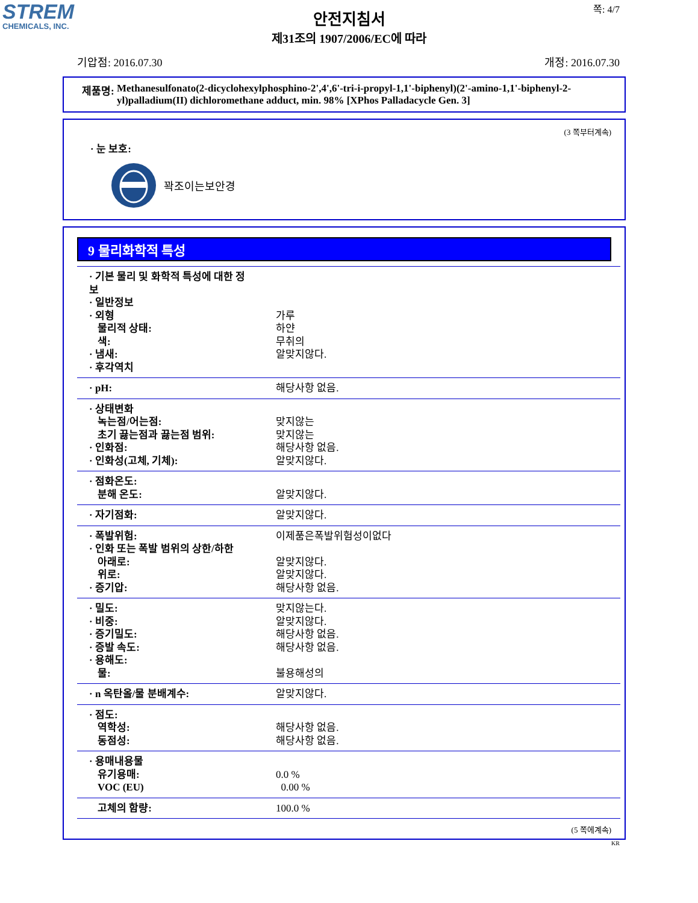STREM
CHEMICALS, INC.
쪽: 4/7
안전지침서
제31조의 1907/2006/EC에 따라
기압점: 2016.07.30 개정: 2016.07.30
제품명: Methanesulfonato(2-dicyclohexylphosphino-2',4',6'-tri-i-propyl-1,1'-biphenyl)(2'-amino-1,1'-biphenyl-2-yl)palladium(II) dichloromethane adduct, min. 98% [XPhos Palladacycle Gen. 3]
(3 쪽부터계속)
· 눈 보호:
꽉조이는보안경
9 물리화학적 특성
| · 기본 물리 및 화학적 특성에 대한 정보 · 일반정보 · 외형 물리적 상태: 색: · 냄새: · 후각역치 | 가루 하얀 무취의 알맞지않다. |
| · pH: | 해당사항 없음. |
| · 상태변화 녹는점/어는점: 초기 끓는점과 끓는점 범위: · 인화점: · 인화성(고체, 기체): | 맞지않는 맞지않는 해당사항 없음. 알맞지않다. |
| · 점화온도: 분해 온도: | 알맞지않다. |
| · 자기점화: | 알맞지않다. |
| · 폭발위험: · 인화 또는 폭발 범위의 상한/하한 아래로: 위로: · 증기압: | 이제품은폭발위험성이없다 알맞지않다. 알맞지않다. 해당사항 없음. |
| · 밀도: · 비중: · 증기밀도: · 증발 속도: · 용해도: 물: | 맞지않는다. 알맞지않다. 해당사항 없음. 해당사항 없음. 불용해성의 |
| · n 옥탄올/물 분배계수: | 알맞지않다. |
| · 점도: 역학성: 동점성: | 해당사항 없음. 해당사항 없음. |
| · 용매내용물 유기용매: VOC (EU) | 0.0 % 0.00 % |
| 고체의 함량: | 100.0 % |
(5 쪽에계속)
KR